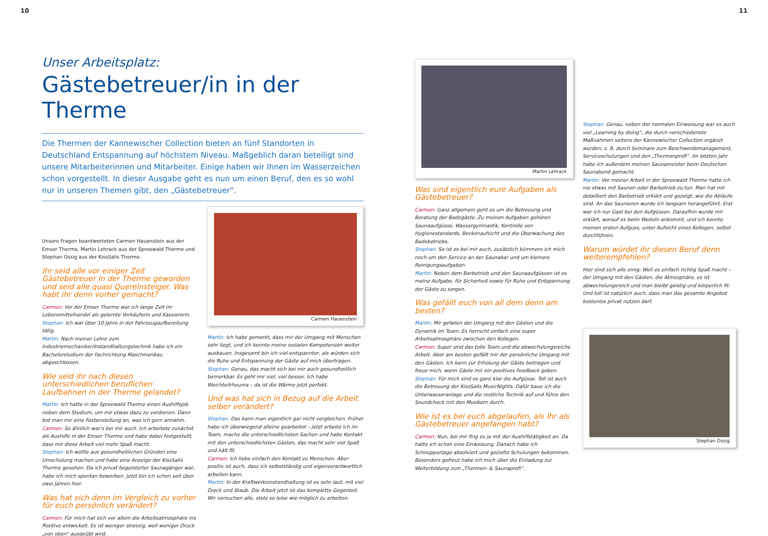10 11
Unser Arbeitsplatz:
Gästebetreuer/in in der Therme
Die Thermen der Kannewischer Collection bieten an fünf Standorten in Deutschland Entspannung auf höchstem Niveau. Maßgeblich daran beteiligt sind unsere Mitarbeiterinnen und Mitarbeiter. Einige haben wir Ihnen im Wasserzeichen schon vorgestellt. In dieser Ausgabe geht es nun um einen Beruf, den es so wohl nur in unseren Themen gibt, den „Gästebetreuer“.
Unsere Fragen beantworteten Carmen Hauenstein aus der Emser Therme, Martin Lehrack aus der Spreewald Therme und Stephan Ossig aus der KissSalis Therme.
Ihr seid alle vor einiger Zeit Gästebetreuer in der Therme geworden und seid alle quasi Quereinsteiger. Was habt ihr denn vorher gemacht?
Carmen: Vor der Emser Therme war ich lange Zeit im Lebensmittelhandel als gelernte Verkäuferin und Kassiererin.
Stephan: Ich war über 10 Jahre in der Fahrzeugaufbereitung tätig.
Martin: Nach meiner Lehre zum Industriemechaniker/Instandhaltungstechnik habe ich ein Bachelorstudium der Fachrichtung Maschinenbau abgeschlossen.
Wie seid ihr nach diesen unterschiedlichen beruflichen Laufbahnen in der Therme gelandet?
Martin: Ich hatte in der Spreewald Therme einen Aushilfsjob neben dem Studium, um mir etwas dazu zu verdienen. Dann bot man mir eine Festanstellung an, was ich gern annahm.
Carmen: So ähnlich war's bei mir auch. Ich arbeitete zunächst als Aushilfe in der Emser Therme und habe dabei festgestellt, dass mir diese Arbeit viel mehr Spaß macht.
Stephan: Ich wollte aus gesundheitlichen Gründen eine Umschulung machen und habe eine Anzeige der KissSalis Therme gesehen. Da ich privat begeisterter Saunagänger war, habe ich mich spontan beworben. Jetzt bin ich schon seit über zwei Jahren hier.
Was hat sich denn im Vergleich zu vorher für euch persönlich verändert?
Carmen: Für mich hat sich vor allem die Arbeitsatmosphäre ins Positive entwickelt. Es ist weniger stressig, weil weniger Druck „von oben“ ausgeübt wird.
Carmen Hauenstein
Martin: Ich habe gemerkt, dass mir der Umgang mit Menschen sehr liegt, und ich konnte meine sozialen Kompetenzen weiter ausbauen. Insgesamt bin ich viel entspannter, als würden sich die Ruhe und Entspannung der Gäste auf mich übertragen.
Stephan: Genau, das macht sich bei mir auch gesundheitlich bemerkbar. Es geht mir viel, viel besser. Ich habe Weichteilrheuma – da ist die Wärme jetzt perfekt.
Und was hat sich in Bezug auf die Arbeit selber verändert?
Stephan: Das kann man eigentlich gar nicht vergleichen. Früher habe ich überwiegend alleine gearbeitet – jetzt arbeite ich im Team, mache die unterschiedlichsten Sachen und habe Kontakt mit den unterschiedlichsten Gästen, das macht sehr viel Spaß und hält fit.
Carmen: Ich liebe einfach den Kontakt zu Menschen. Aber positiv ist auch, dass ich selbstständig und eigenverantwortlich arbeiten kann.
Martin: In der Kraftwerksinstandhaltung ist es sehr laut, mit viel Dreck und Staub. Die Arbeit jetzt ist das komplette Gegenteil. Wir versuchen alle, stets so leise wie möglich zu arbeiten.
Martin Lehrack
Was sind eigentlich eure Aufgaben als Gästebetreuer?
Carmen: Ganz allgemein geht es um die Betreuung und Beratung der Badegäste. Zu meinen Aufgaben gehören Saunaaufgüsse, Wassergymnastik, Kontrolle von Hygienestandards, Beckenaufsicht und die Überwachung des Badebetriebs.
Stephan: So ist es bei mir auch, zusätzlich kümmere ich mich noch um den Service an der Saunabar und um kleinere Reinigungsaufgaben.
Martin: Neben dem Barbetrieb und den Saunaaufgüssen ist es meine Aufgabe, für Sicherheit sowie für Ruhe und Entspannung der Gäste zu sorgen.
Was gefällt euch von all dem denn am besten?
Martin: Mir gefallen der Umgang mit den Gästen und die Dynamik im Team. Es herrscht einfach eine super Arbeitsatmosphäre zwischen den Kollegen.
Carmen: Super sind das tolle Team und die abwechslungsreiche Arbeit. Aber am besten gefällt mir der persönliche Umgang mit den Gästen. Ich kann zur Erholung der Gäste beitragen und freue mich, wenn Gäste mir ein positives Feedback geben.
Stephan: Für mich sind es ganz klar die Aufgüsse. Toll ist auch die Betreuung der KissSalis MusicNights. Dafür baue ich die Unterwasseranlage und die restliche Technik auf und führe den Soundcheck mit den Musikern durch.
Wie ist es bei euch abgelaufen, als Ihr als Gästebetreuer angefangen habt?
Carmen: Nun, bei mir fing es ja mit der Aushilfstätigkeit an. Da hatte ich schon eine Einweisung. Danach habe ich Schnuppertage absolviert und gezielte Schulungen bekommen. Besonders gefreut habe ich mich über die Einladung zur Weiterbildung zum „Thermen- & Saunaprofi“.
Stephan: Genau, neben der normalen Einweisung war es auch viel „Learning by doing“, die durch verschiedenste Maßnahmen seitens der Kannewischer Collection ergänzt wurden, z. B. durch Seminare zum Beschwerdemanagement, Serviceschulungen und den „Thermenprofi“. Im letzten Jahr habe ich außerdem meinen Saunameister beim Deutschen Saunabund gemacht.
Martin: Vor meiner Arbeit in der Spreewald Therme hatte ich nie etwas mit Saunen oder Barbetrieb zu tun. Man hat mir detailliert den Barbetrieb erklärt und gezeigt, wie die Abläufe sind. An das Saunieren wurde ich langsam herangeführt. Erst war ich nur Gast bei den Aufgüssen. Daraufhin wurde mir erklärt, worauf es beim Wedeln ankommt, und ich konnte meinen ersten Aufguss, unter Aufsicht eines Kollegen, selbst durchführen.
Warum würdet ihr diesen Beruf denn weiterempfehlen?
Hier sind sich alle einig: Weil es einfach richtig Spaß macht – der Umgang mit den Gästen, die Atmosphäre, es ist abwechslungsreich und man bleibt geistig und körperlich fit. Und toll ist natürlich auch, dass man das gesamte Angebot kostenlos privat nutzen darf.
Stephan Ossig